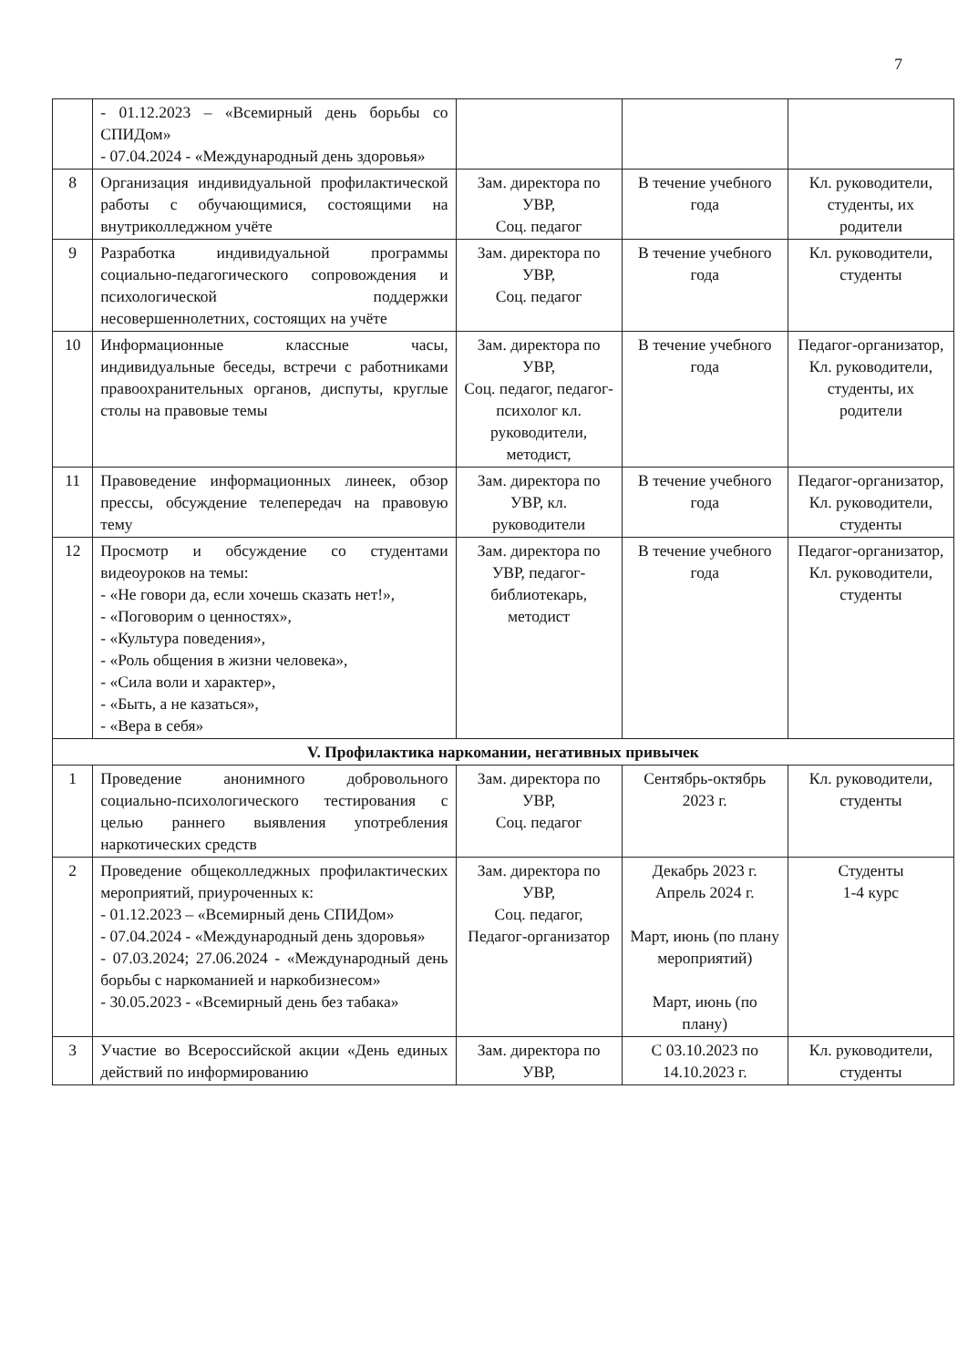7
| | - 01.12.2023 – «Всемирный день борьбы со СПИДом» - 07.04.2024 - «Международный день здоровья» | | | |
| 8 | Организация индивидуальной профилактической работы с обучающимися, состоящими на внутриколледжном учёте | Зам. директора по УВР, Соц. педагог | В течение учебного года | Кл. руководители, студенты, их родители |
| 9 | Разработка индивидуальной программы социально-педагогического сопровождения и психологической поддержки несовершеннолетних, состоящих на учёте | Зам. директора по УВР, Соц. педагог | В течение учебного года | Кл. руководители, студенты |
| 10 | Информационные классные часы, индивидуальные беседы, встречи с работниками правоохранительных органов, диспуты, круглые столы на правовые темы | Зам. директора по УВР, Соц. педагог, педагог-психолог кл. руководители, методист, | В течение учебного года | Педагог-организатор, Кл. руководители, студенты, их родители |
| 11 | Правоведение информационных линеек, обзор прессы, обсуждение телепередач на правовую тему | Зам. директора по УВР, кл. руководители | В течение учебного года | Педагог-организатор, Кл. руководители, студенты |
| 12 | Просмотр и обсуждение со студентами видеоуроков на темы: - «Не говори да, если хочешь сказать нет!», - «Поговорим о ценностях», - «Культура поведения», - «Роль общения в жизни человека», - «Сила воли и характер», - «Быть, а не казаться», - «Вера в себя» | Зам. директора по УВР, педагог-библиотекарь, методист | В течение учебного года | Педагог-организатор, Кл. руководители, студенты |
| V. Профилактика наркомании, негативных привычек | | | | |
| 1 | Проведение анонимного добровольного социально-психологического тестирования с целью раннего выявления употребления наркотических средств | Зам. директора по УВР, Соц. педагог | Сентябрь-октябрь 2023 г. | Кл. руководители, студенты |
| 2 | Проведение общеколледжных профилактических мероприятий, приуроченных к: - 01.12.2023 – «Всемирный день СПИДом» - 07.04.2024 - «Международный день здоровья» - 07.03.2024; 27.06.2024 - «Международный день борьбы с наркоманией и наркобизнесом» - 30.05.2023 - «Всемирный день без табака» | Зам. директора по УВР, Соц. педагог, Педагог-организатор | Декабрь 2023 г. Апрель 2024 г. Март, июнь (по плану мероприятий) Март, июнь (по плану) | Студенты 1-4 курс |
| 3 | Участие во Всероссийской акции «День единых действий по информированию | Зам. директора по УВР, | С 03.10.2023 по 14.10.2023 г. | Кл. руководители, студенты |